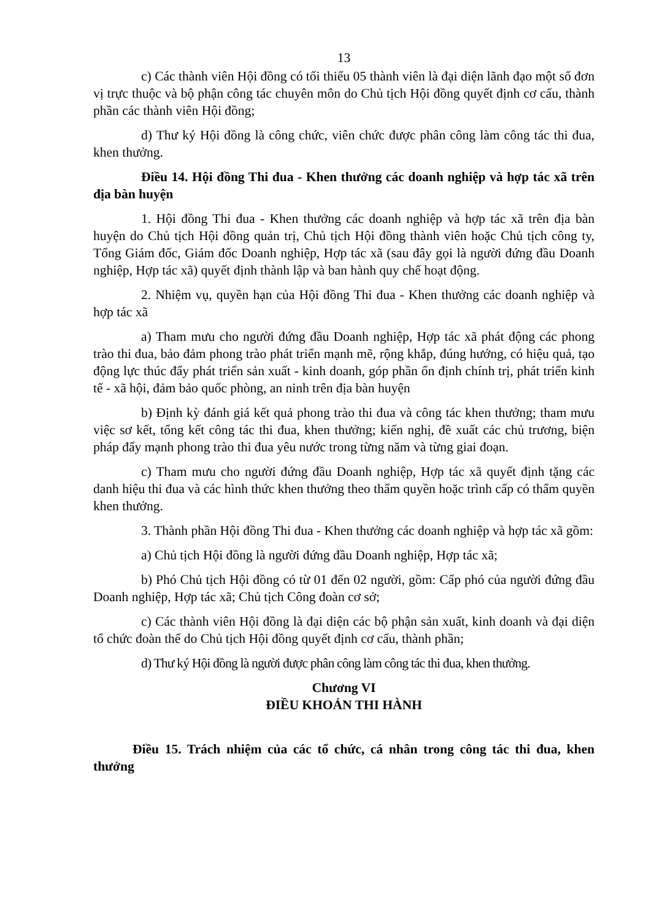13
c) Các thành viên Hội đồng có tối thiểu 05 thành viên là đại diện lãnh đạo một số đơn vị trực thuộc và bộ phận công tác chuyên môn do Chủ tịch Hội đồng quyết định cơ cấu, thành phần các thành viên Hội đồng;
d) Thư ký Hội đồng là công chức, viên chức được phân công làm công tác thi đua, khen thưởng.
Điều 14. Hội đồng Thi đua - Khen thưởng các doanh nghiệp và hợp tác xã trên địa bàn huyện
1. Hội đồng Thi đua - Khen thưởng các doanh nghiệp và hợp tác xã trên địa bàn huyện do Chủ tịch Hội đồng quản trị, Chủ tịch Hội đồng thành viên hoặc Chủ tịch công ty, Tổng Giám đốc, Giám đốc Doanh nghiệp, Hợp tác xã (sau đây gọi là người đứng đầu Doanh nghiệp, Hợp tác xã) quyết định thành lập và ban hành quy chế hoạt động.
2. Nhiệm vụ, quyền hạn của Hội đồng Thi đua - Khen thưởng các doanh nghiệp và hợp tác xã
a) Tham mưu cho người đứng đầu Doanh nghiệp, Hợp tác xã phát động các phong trào thi đua, bảo đảm phong trào phát triển mạnh mẽ, rộng khắp, đúng hướng, có hiệu quả, tạo động lực thúc đẩy phát triển sản xuất - kinh doanh, góp phần ổn định chính trị, phát triển kinh tế - xã hội, đảm bảo quốc phòng, an ninh trên địa bàn huyện
b) Định kỳ đánh giá kết quả phong trào thi đua và công tác khen thưởng; tham mưu việc sơ kết, tổng kết công tác thi đua, khen thưởng; kiến nghị, đề xuất các chủ trương, biện pháp đẩy mạnh phong trào thi đua yêu nước trong từng năm và từng giai đoạn.
c) Tham mưu cho người đứng đầu Doanh nghiệp, Hợp tác xã quyết định tặng các danh hiệu thi đua và các hình thức khen thưởng theo thẩm quyền hoặc trình cấp có thẩm quyền khen thưởng.
3. Thành phần Hội đồng Thi đua - Khen thưởng các doanh nghiệp và hợp tác xã gồm:
a) Chủ tịch Hội đồng là người đứng đầu Doanh nghiệp, Hợp tác xã;
b) Phó Chủ tịch Hội đồng có từ 01 đến 02 người, gồm: Cấp phó của người đứng đầu Doanh nghiệp, Hợp tác xã; Chủ tịch Công đoàn cơ sở;
c) Các thành viên Hội đồng là đại diện các bộ phận sản xuất, kinh doanh và đại diện tổ chức đoàn thể do Chủ tịch Hội đồng quyết định cơ cấu, thành phần;
d) Thư ký Hội đồng là người được phân công làm công tác thi đua, khen thưởng.
Chương VI
ĐIỀU KHOẢN THI HÀNH
Điều 15. Trách nhiệm của các tổ chức, cá nhân trong công tác thi đua, khen thưởng